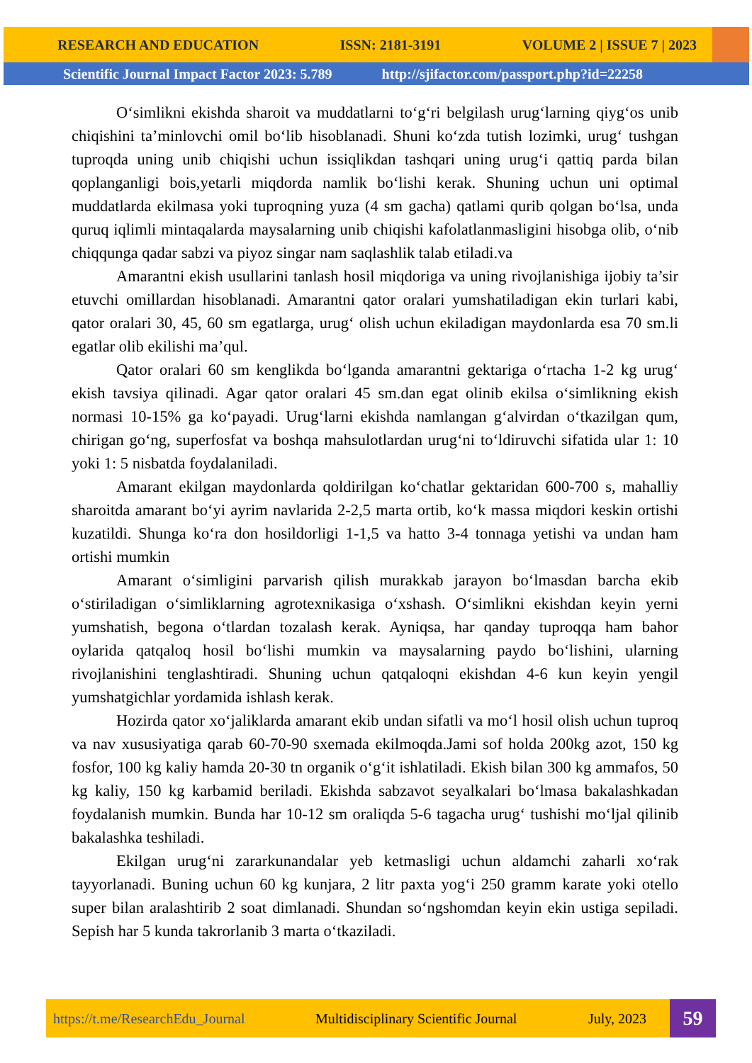RESEARCH AND EDUCATION ISSN: 2181-3191 VOLUME 2 | ISSUE 7 | 2023
Scientific Journal Impact Factor 2023: 5.789 http://sjifactor.com/passport.php?id=22258
O‘simlikni ekishda sharoit va muddatlarni to‘g‘ri belgilash urug‘larning qiyg‘os unib chiqishini ta’minlovchi omil bo‘lib hisoblanadi. Shuni ko‘zda tutish lozimki, urug‘ tushgan tuproqda uning unib chiqishi uchun issiqlikdan tashqari uning urug‘i qattiq parda bilan qoplanganligi bois,yetarli miqdorda namlik bo‘lishi kerak. Shuning uchun uni optimal muddatlarda ekilmasa yoki tuproqning yuza (4 sm gacha) qatlami qurib qolgan bo‘lsa, unda quruq iqlimli mintaqalarda maysalarning unib chiqishi kafolatlanmasligini hisobga olib, o‘nib chiqqunga qadar sabzi va piyoz singar nam saqlashlik talab etiladi.va
Amarantni ekish usullarini tanlash hosil miqdoriga va uning rivojlanishiga ijobiy ta’sir etuvchi omillardan hisoblanadi. Amarantni qator oralari yumshatiladigan ekin turlari kabi, qator oralari 30, 45, 60 sm egatlarga, urug‘ olish uchun ekiladigan maydonlarda esa 70 sm.li egatlar olib ekilishi ma’qul.
Qator oralari 60 sm kenglikda bo‘lganda amarantni gektariga o‘rtacha 1-2 kg urug‘ ekish tavsiya qilinadi. Agar qator oralari 45 sm.dan egat olinib ekilsa o‘simlikning ekish normasi 10-15% ga ko‘payadi. Urug‘larni ekishda namlangan g‘alvirdan o‘tkazilgan qum, chirigan go‘ng, superfosfat va boshqa mahsulotlardan urug‘ni to‘ldiruvchi sifatida ular 1: 10 yoki 1: 5 nisbatda foydalaniladi.
Amarant ekilgan maydonlarda qoldirilgan ko‘chatlar gektaridan 600-700 s, mahalliy sharoitda amarant bo‘yi ayrim navlarida 2-2,5 marta ortib, ko‘k massa miqdori keskin ortishi kuzatildi. Shunga ko‘ra don hosildorligi 1-1,5 va hatto 3-4 tonnaga yetishi va undan ham ortishi mumkin
Amarant o‘simligini parvarish qilish murakkab jarayon bo‘lmasdan barcha ekib o‘stiriladigan o‘simliklarning agrotexnikasiga o‘xshash. O‘simlikni ekishdan keyin yerni yumshatish, begona o‘tlardan tozalash kerak. Ayniqsa, har qanday tuproqqa ham bahor oylarida qatqaloq hosil bo‘lishi mumkin va maysalarning paydo bo‘lishini, ularning rivojlanishini tenglashtiradi. Shuning uchun qatqaloqni ekishdan 4-6 kun keyin yengil yumshatgichlar yordamida ishlash kerak.
Hozirda qator xo‘jaliklarda amarant ekib undan sifatli va mo‘l hosil olish uchun tuproq va nav xususiyatiga qarab 60-70-90 sxemada ekilmoqda.Jami sof holda 200kg azot, 150 kg fosfor, 100 kg kaliy hamda 20-30 tn organik o‘g‘it ishlatiladi. Ekish bilan 300 kg ammafos, 50 kg kaliy, 150 kg karbamid beriladi. Ekishda sabzavot seyalkalari bo‘lmasa bakalashkadan foydalanish mumkin. Bunda har 10-12 sm oraliqda 5-6 tagacha urug‘ tushishi mo‘ljal qilinib bakalashka teshiladi.
Ekilgan urug‘ni zararkunandalar yeb ketmasligi uchun aldamchi zaharli xo‘rak tayyorlanadi. Buning uchun 60 kg kunjara, 2 litr paxta yog‘i 250 gramm karate yoki otello super bilan aralashtirib 2 soat dimlanadi. Shundan so‘ngshomdan keyin ekin ustiga sepiladi. Sepish har 5 kunda takrorlanib 3 marta o‘tkaziladi.
https://t.me/ResearchEdu_Journal Multidisciplinary Scientific Journal July, 2023 59